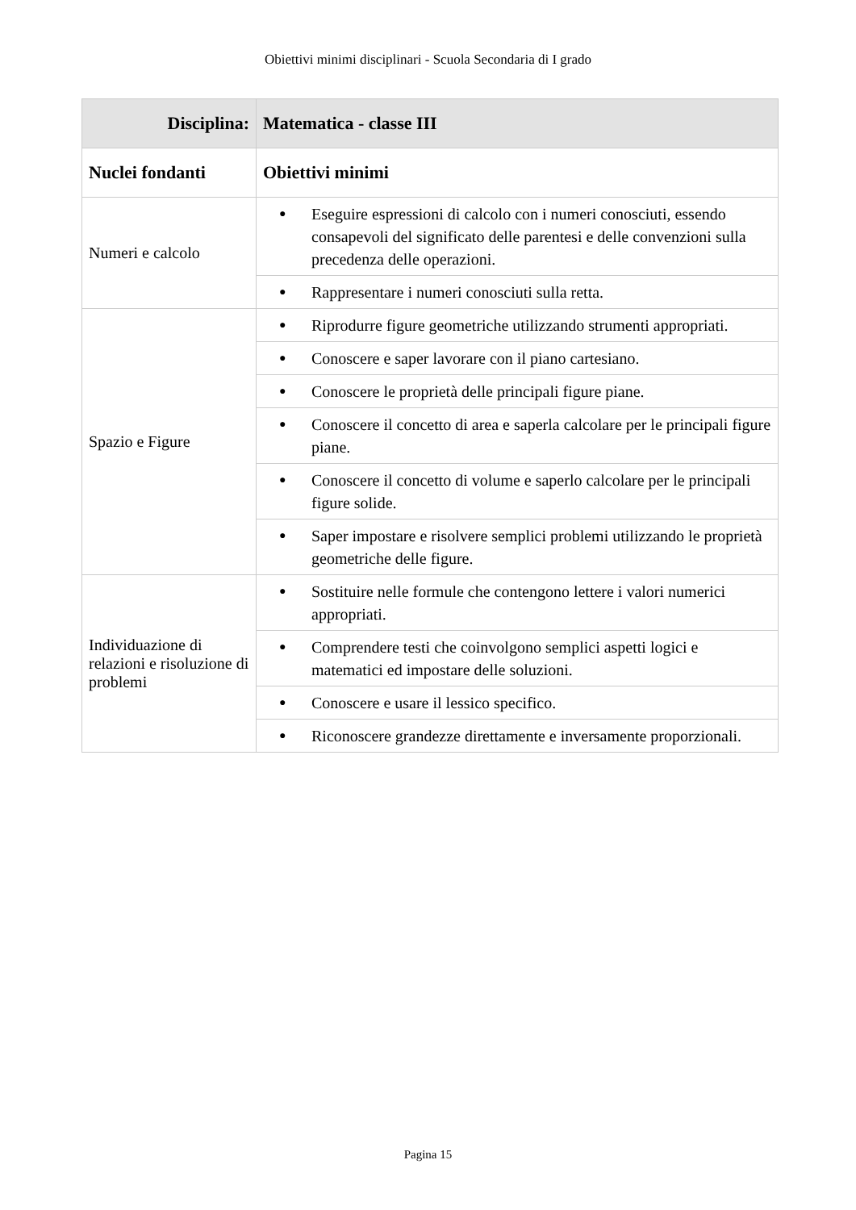Obiettivi minimi disciplinari - Scuola Secondaria di I grado
| Disciplina: | Matematica - classe III |
| --- | --- |
| Nuclei fondanti | Obiettivi minimi |
| Numeri e calcolo | ● Eseguire espressioni di calcolo con i numeri conosciuti, essendo consapevoli del significato delle parentesi e delle convenzioni sulla precedenza delle operazioni. |
| | ● Rappresentare i numeri conosciuti sulla retta. |
| Spazio e Figure | ● Riprodurre figure geometriche utilizzando strumenti appropriati. |
| | ● Conoscere e saper lavorare con il piano cartesiano. |
| | ● Conoscere le proprietà delle principali figure piane. |
| | ● Conoscere il concetto di area e saperla calcolare per le principali figure piane. |
| | ● Conoscere il concetto di volume e saperlo calcolare per le principali figure solide. |
| | ● Saper impostare e risolvere semplici problemi utilizzando le proprietà geometriche delle figure. |
| Individuazione di relazioni e risoluzione di problemi | ● Sostituire nelle formule che contengono lettere i valori numerici appropriati. |
| | ● Comprendere testi che coinvolgono semplici aspetti logici e matematici ed impostare delle soluzioni. |
| | ● Conoscere e usare il lessico specifico. |
| | ● Riconoscere grandezze direttamente e inversamente proporzionali. |
Pagina 15